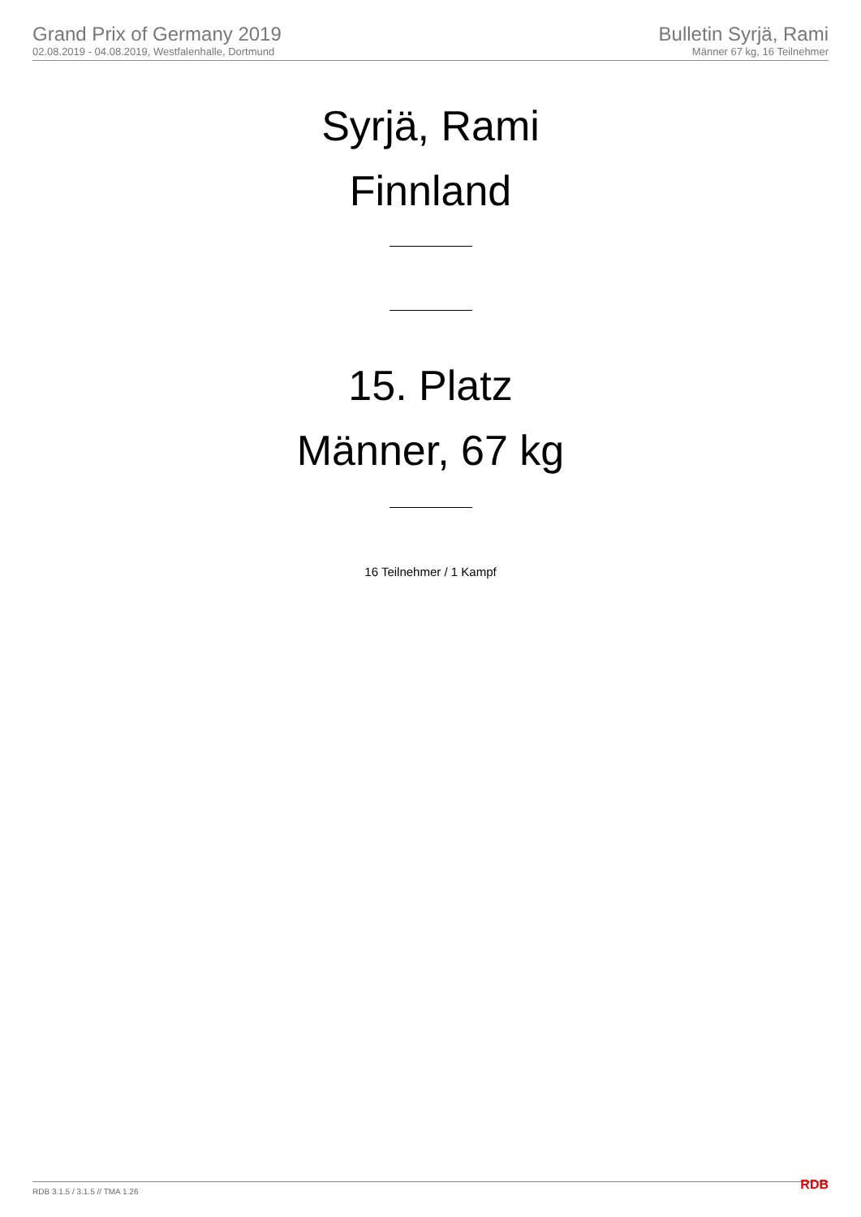Grand Prix of Germany 2019
02.08.2019 - 04.08.2019, Westfalenhalle, Dortmund
Bulletin Syrjä, Rami
Männer 67 kg, 16 Teilnehmer
Syrjä, Rami
Finnland
15. Platz
Männer, 67 kg
16 Teilnehmer / 1 Kampf
RDB 3.1.5 / 3.1.5 // TMA 1.26 RDB